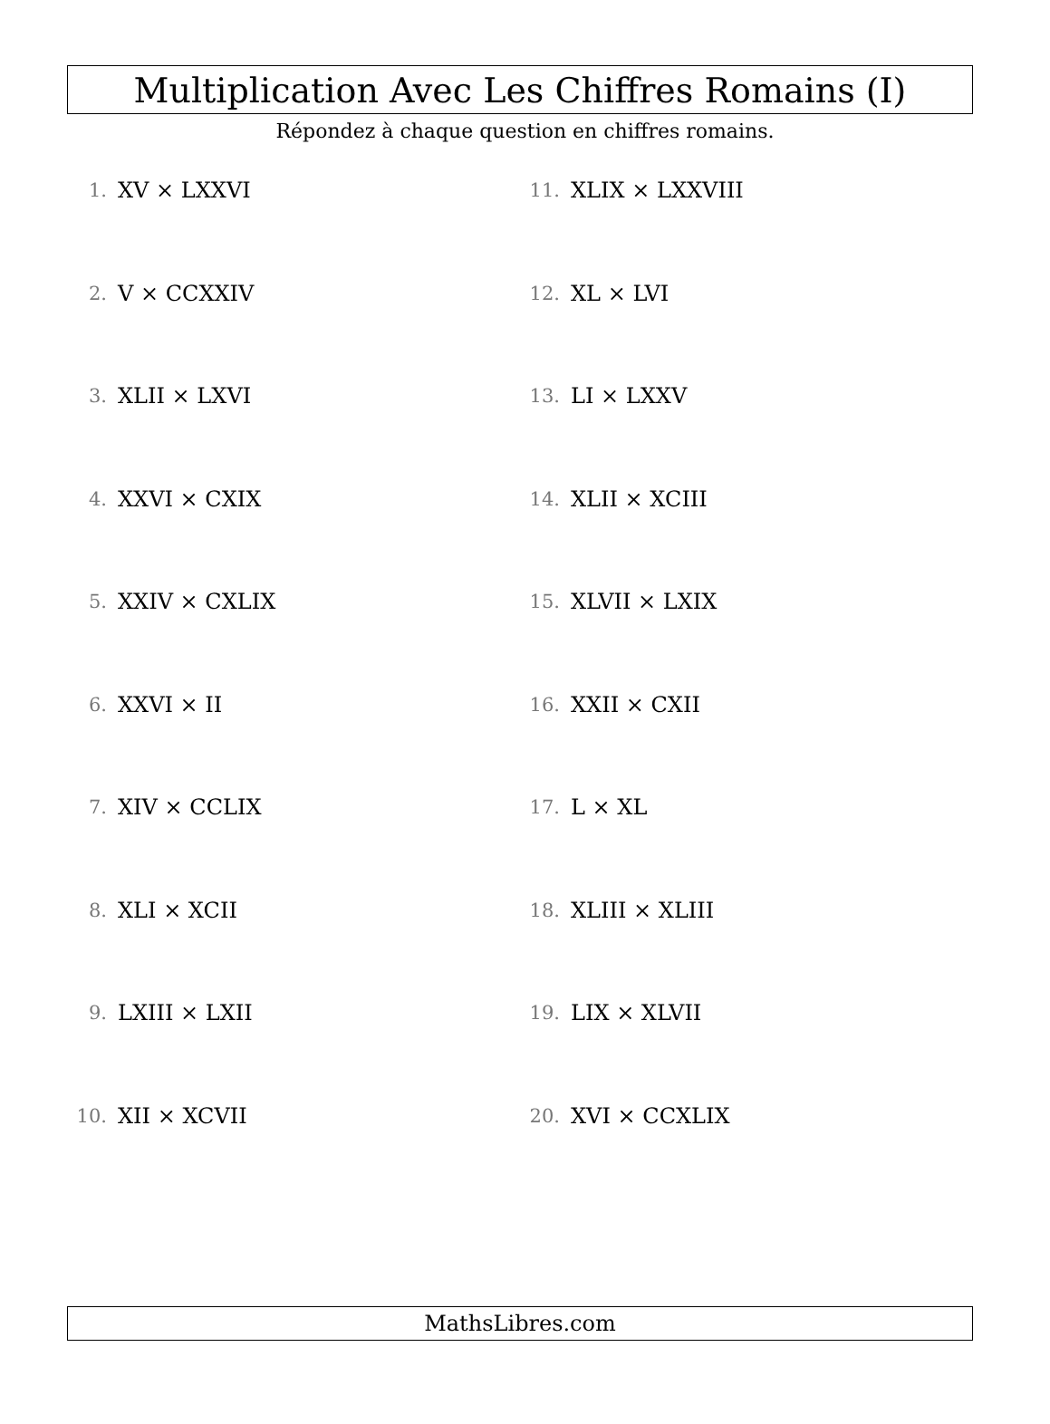Multiplication Avec Les Chiffres Romains (I)
Répondez à chaque question en chiffres romains.
1. XV × LXXVI
2. V × CCXXIV
3. XLII × LXVI
4. XXVI × CXIX
5. XXIV × CXLIX
6. XXVI × II
7. XIV × CCLIX
8. XLI × XCII
9. LXIII × LXII
10. XII × XCVII
11. XLIX × LXXVIII
12. XL × LVI
13. LI × LXXV
14. XLII × XCIII
15. XLVII × LXIX
16. XXII × CXII
17. L × XL
18. XLIII × XLIII
19. LIX × XLVII
20. XVI × CCXLIX
MathsLibres.com